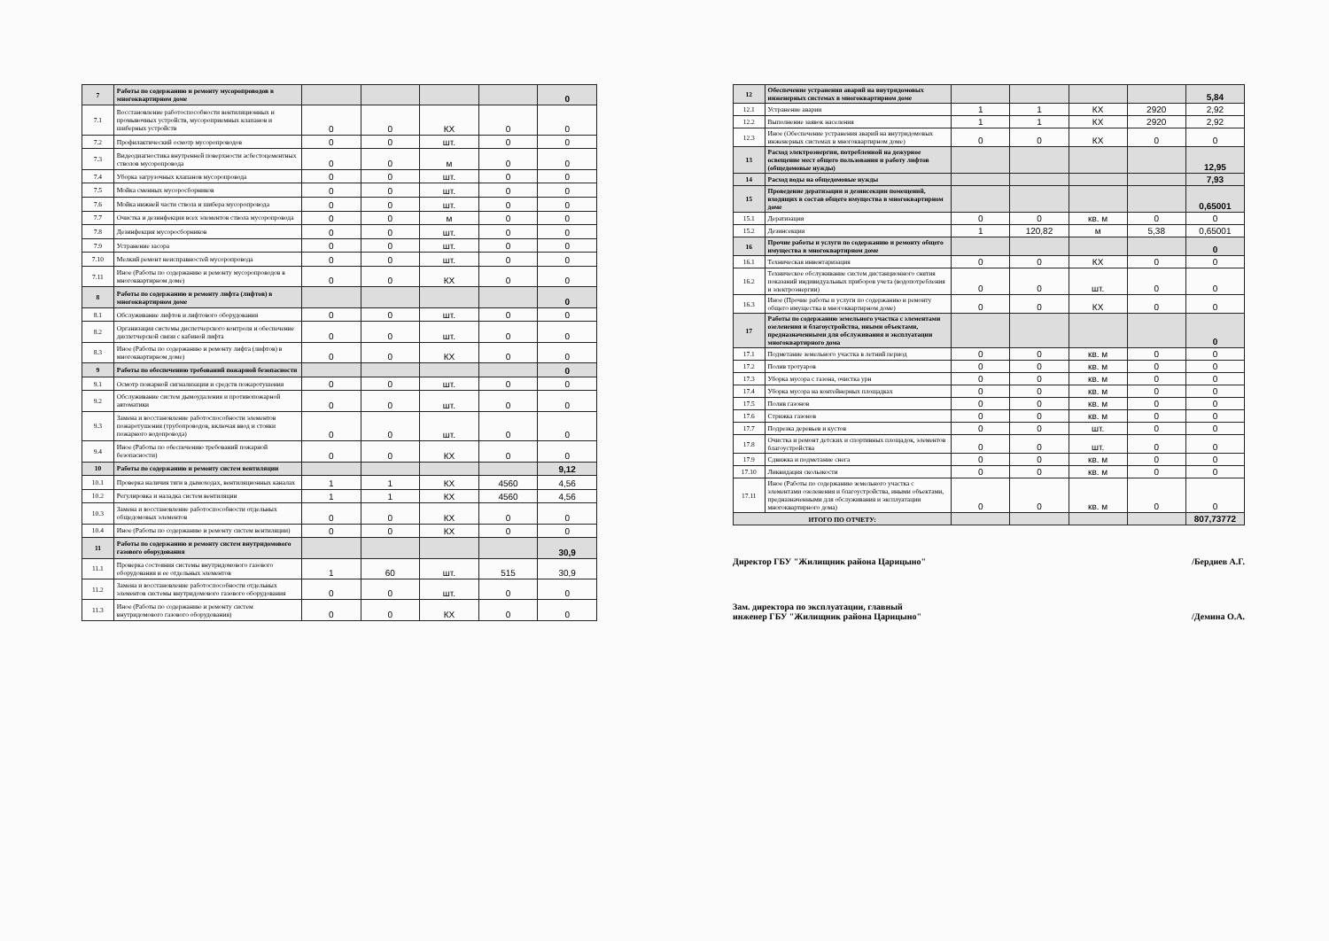| 7 | Работы по содержанию и ремонту мусоропроводов в многоквартирном доме | | | | | 0 |
| 7.1 | Восстановление работоспособности вентиляционных и промывочных устройств, мусороприемных клапанов и шиберных устройств | 0 | 0 | КХ | 0 | 0 |
| 7.2 | Профилактический осмотр мусоропроводов | 0 | 0 | шт. | 0 | 0 |
| 7.3 | Видеодиагностика внутренней поверхности асбестоцементных стволов мусоропровода | 0 | 0 | м | 0 | 0 |
| 7.4 | Уборка загрузочных клапанов мусоропровода | 0 | 0 | шт. | 0 | 0 |
| 7.5 | Мойка сменных мусоросборников | 0 | 0 | шт. | 0 | 0 |
| 7.6 | Мойка нижней части ствола и шибера мусоропровода | 0 | 0 | шт. | 0 | 0 |
| 7.7 | Очистка и дезинфекция всех элементов ствола мусоропровода | 0 | 0 | м | 0 | 0 |
| 7.8 | Дезинфекция мусоросборников | 0 | 0 | шт. | 0 | 0 |
| 7.9 | Устранение засора | 0 | 0 | шт. | 0 | 0 |
| 7.10 | Мелкий ремонт неисправностей мусоропровода | 0 | 0 | шт. | 0 | 0 |
| 7.11 | Иное (Работы по содержанию и ремонту мусоропроводов в многоквартирном доме) | 0 | 0 | КХ | 0 | 0 |
| 8 | Работы по содержанию и ремонту лифта (лифтов) в многоквартирном доме | | | | | 0 |
| 8.1 | Обслуживание лифтов и лифтового оборудования | 0 | 0 | шт. | 0 | 0 |
| 8.2 | Организация системы диспетчерского контроля и обеспечение диспетчерской связи с кабиной лифта | 0 | 0 | шт. | 0 | 0 |
| 8.3 | Иное (Работы по содержанию и ремонту лифта (лифтов) в многоквартирном доме) | 0 | 0 | КХ | 0 | 0 |
| 9 | Работы по обеспечению требований пожарной безопасности | | | | | 0 |
| 9.1 | Осмотр пожарной сигнализации и средств пожаротушения | 0 | 0 | шт. | 0 | 0 |
| 9.2 | Обслуживание систем дымоудаления и противопожарной автоматики | 0 | 0 | шт. | 0 | 0 |
| 9.3 | Замена и восстановление работоспособности элементов пожаротушения (трубопроводов, включая ввод и стояки пожарного водопровода) | 0 | 0 | шт. | 0 | 0 |
| 9.4 | Иное (Работы по обеспечению требований пожарной безопасности) | 0 | 0 | КХ | 0 | 0 |
| 10 | Работы по содержанию и ремонту систем вентиляции | | | | | 9,12 |
| 10.1 | Проверка наличия тяги в дымоходах, вентиляционных каналах | 1 | 1 | КХ | 4560 | 4,56 |
| 10.2 | Регулировка и наладка систем вентиляции | 1 | 1 | КХ | 4560 | 4,56 |
| 10.3 | Замена и восстановление работоспособности отдельных общедомовых элементов | 0 | 0 | КХ | 0 | 0 |
| 10.4 | Иное (Работы по содержанию и ремонту систем вентиляции) | 0 | 0 | КХ | 0 | 0 |
| 11 | Работы по содержанию и ремонту систем внутридомового газового оборудования | | | | | 30,9 |
| 11.1 | Проверка состояния системы внутридомового газового оборудования и ее отдельных элементов | 1 | 60 | шт. | 515 | 30,9 |
| 11.2 | Замена и восстановление работоспособности отдельных элементов системы внутридомового газового оборудования | 0 | 0 | шт. | 0 | 0 |
| 11.3 | Иное (Работы по содержанию и ремонту систем внутридомового газового оборудования) | 0 | 0 | КХ | 0 | 0 |
| 12 | Обеспечение устранения аварий на внутридомовых инженерных системах в многоквартирном доме | | | | | 5,84 |
| 12.1 | Устранение аварии | 1 | 1 | КХ | 2920 | 2,92 |
| 12.2 | Выполнение заявок населения | 1 | 1 | КХ | 2920 | 2,92 |
| 12.3 | Иное (Обеспечение устранения аварий на внутридомовых инженерных системах в многоквартирном доме) | 0 | 0 | КХ | 0 | 0 |
| 13 | Расход электроэнергии, потребленной на дежурное освещение мест общего пользования и работу лифтов (общедомовые нужды) | | | | | 12,95 |
| 14 | Расход воды на общедомовые нужды | | | | | 7,93 |
| 15 | Проведение дератизации и дезинсекции помещений, входящих в состав общего имущества в многоквартирном доме | | | | | 0,65001 |
| 15.1 | Дератизация | 0 | 0 | кв. м | 0 | 0 |
| 15.2 | Дезинсекция | 1 | 120,82 | м | 5,38 | 0,65001 |
| 16 | Прочие работы и услуги по содержанию и ремонту общего имущества в многоквартирном доме | | | | | 0 |
| 16.1 | Техническая инвентаризация | 0 | 0 | КХ | 0 | 0 |
| 16.2 | Техническое обслуживание систем дистанционного снятия показаний индивидуальных приборов учета (водопотребления и электроэнергии) | 0 | 0 | шт. | 0 | 0 |
| 16.3 | Иное (Прочие работы и услуги по содержанию и ремонту общего имущества в многоквартирном доме) | 0 | 0 | КХ | 0 | 0 |
| 17 | Работы по содержанию земельного участка с элементами озеленения и благоустройства, иными объектами, предназначенными для обслуживания и эксплуатации многоквартирного дома | | | | | 0 |
| 17.1 | Подметание земельного участка в летний период | 0 | 0 | кв. м | 0 | 0 |
| 17.2 | Полив тротуаров | 0 | 0 | кв. м | 0 | 0 |
| 17.3 | Уборка мусора с газона, очистка урн | 0 | 0 | кв. м | 0 | 0 |
| 17.4 | Уборка мусора на контейнерных площадках | 0 | 0 | кв. м | 0 | 0 |
| 17.5 | Полив газонов | 0 | 0 | кв. м | 0 | 0 |
| 17.6 | Стрижка газонов | 0 | 0 | кв. м | 0 | 0 |
| 17.7 | Подрезка деревьев и кустов | 0 | 0 | шт. | 0 | 0 |
| 17.8 | Очистка и ремонт детских и спортивных площадок, элементов благоустройства | 0 | 0 | шт. | 0 | 0 |
| 17.9 | Сдвижка и подметание снега | 0 | 0 | кв. м | 0 | 0 |
| 17.10 | Ликвидация скользкости | 0 | 0 | кв. м | 0 | 0 |
| 17.11 | Иное (Работы по содержанию земельного участка с элементами озеленения и благоустройства, иными объектами, предназначенными для обслуживания и эксплуатации многоквартирного дома) | 0 | 0 | кв. м | 0 | 0 |
| ИТОГО ПО ОТЧЕТУ: | | | | | | 807,73772 |
Директор ГБУ "Жилищник района Царицыно" /Бердиев А.Г.
Зам. директора по эксплуатации, главный инженер ГБУ "Жилищник района Царицыно" /Демина О.А.